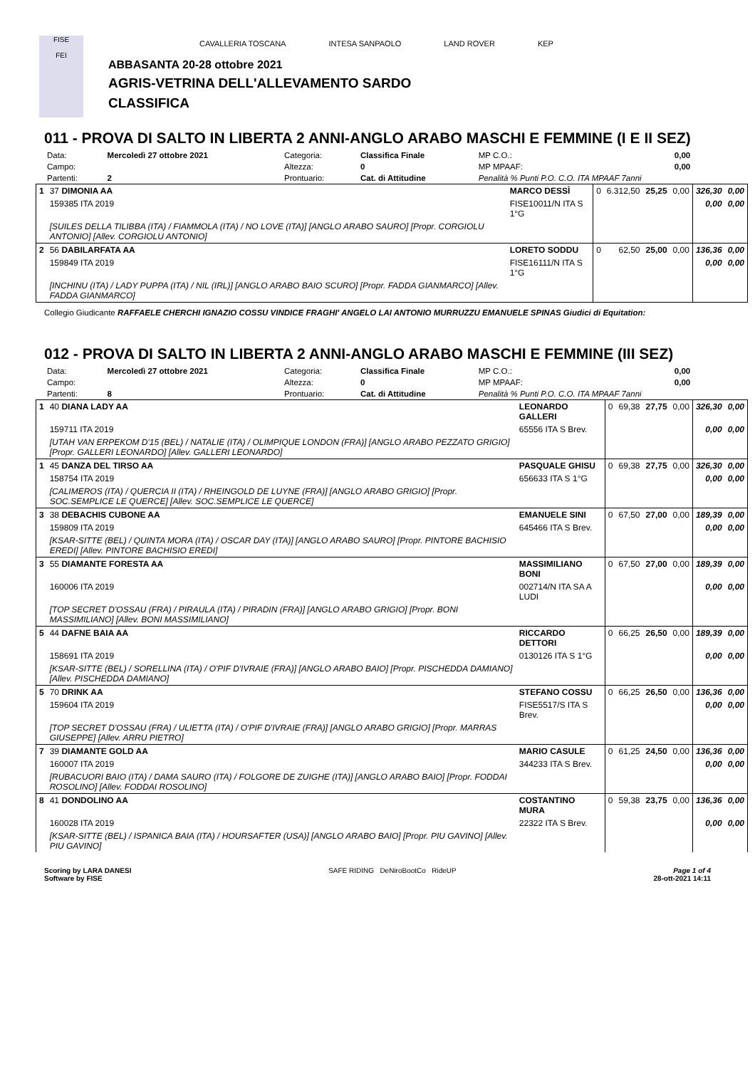FISE
FEI
CAVALLERIA TOSCANA INTESA SANPAOLO LAND ROVER KEP
ABBASANTA 20-28 ottobre 2021
AGRIS-VETRINA DELL'ALLEVAMENTO SARDO
CLASSIFICA
011 - PROVA DI SALTO IN LIBERTA 2 ANNI-ANGLO ARABO MASCHI E FEMMINE (I E II SEZ)
| Data: | Mercoledì 27 ottobre 2021 | Categoria: | Classifica Finale | MP C.O.: | 0,00 |
| Campo: | | Altezza: | 0 | MP MPAAF: | 0,00 |
| Partenti: | 2 | Prontuario: | Cat. di Attitudine | Penalità % Punti P.O. C.O. ITA MPAAF 7anni | |
| 1 | 37 DIMONIA AA | MARCO DESSÌ | 0 | 6.312,50 | 25,25 | 0,00 | 326,30 | 0,00 |
| | 159385 ITA 2019 | FISE10011/N ITA S 1°G | | | | | 0,00 | 0,00 |
| | [SUILES DELLA TILIBBA (ITA) / FIAMMOLA (ITA) / NO LOVE (ITA)] [ANGLO ARABO SAURO] [Propr. CORGIOLU ANTONIO] [Allev. CORGIOLU ANTONIO] | | | | | | | |
| 2 | 56 DABILARFATA AA | LORETO SODDU | 0 | 62,50 | 25,00 | 0,00 | 136,36 | 0,00 |
| | 159849 ITA 2019 | FISE16111/N ITA S 1°G | | | | | 0,00 | 0,00 |
| | [INCHINU (ITA) / LADY PUPPA (ITA) / NIL (IRL)] [ANGLO ARABO BAIO SCURO] [Propr. FADDA GIANMARCO] [Allev. FADDA GIANMARCO] | | | | | | | |
Collegio Giudicante RAFFAELE CHERCHI IGNAZIO COSSU VINDICE FRAGHI' ANGELO LAI ANTONIO MURRUZZU EMANUELE SPINAS Giudici di Equitation:
012 - PROVA DI SALTO IN LIBERTA 2 ANNI-ANGLO ARABO MASCHI E FEMMINE (III SEZ)
| Data: | Mercoledì 27 ottobre 2021 | Categoria: | Classifica Finale | MP C.O.: | 0,00 |
| Campo: | | Altezza: | 0 | MP MPAAF: | 0,00 |
| Partenti: | 8 | Prontuario: | Cat. di Attitudine | Penalità % Punti P.O. C.O. ITA MPAAF 7anni | |
| 1 | 40 DIANA LADY AA | LEONARDO GALLERI | 0 | 69,38 | 27,75 | 0,00 | 326,30 | 0,00 |
| | 159711 ITA 2019 | 65556 ITA S Brev. | | | | | 0,00 | 0,00 |
| | [UTAH VAN ERPEKOM D'15 (BEL) / NATALIE (ITA) / OLIMPIQUE LONDON (FRA)] [ANGLO ARABO PEZZATO GRIGIO] [Propr. GALLERI LEONARDO] [Allev. GALLERI LEONARDO] | | | | | | | |
| 1 | 45 DANZA DEL TIRSO AA | PASQUALE GHISU | 0 | 69,38 | 27,75 | 0,00 | 326,30 | 0,00 |
| | 158754 ITA 2019 | 656633 ITA S 1°G | | | | | 0,00 | 0,00 |
| | [CALIMEROS (ITA) / QUERCIA II (ITA) / RHEINGOLD DE LUYNE (FRA)] [ANGLO ARABO GRIGIO] [Propr. SOC.SEMPLICE LE QUERCE] [Allev. SOC.SEMPLICE LE QUERCE] | | | | | | | |
| 3 | 38 DEBACHIS CUBONE AA | EMANUELE SINI | 0 | 67,50 | 27,00 | 0,00 | 189,39 | 0,00 |
| | 159809 ITA 2019 | 645466 ITA S Brev. | | | | | 0,00 | 0,00 |
| | [KSAR-SITTE (BEL) / QUINTA MORA (ITA) / OSCAR DAY (ITA)] [ANGLO ARABO SAURO] [Propr. PINTORE BACHISIO EREDI] [Allev. PINTORE BACHISIO EREDI] | | | | | | | |
| 3 | 55 DIAMANTE FORESTA AA | MASSIMILIANO BONI | 0 | 67,50 | 27,00 | 0,00 | 189,39 | 0,00 |
| | 160006 ITA 2019 | 002714/N ITA SA A LUDI | | | | | 0,00 | 0,00 |
| | [TOP SECRET D'OSSAU (FRA) / PIRAULA (ITA) / PIRADIN (FRA)] [ANGLO ARABO GRIGIO] [Propr. BONI MASSIMILIANO] [Allev. BONI MASSIMILIANO] | | | | | | | |
| 5 | 44 DAFNE BAIA AA | RICCARDO DETTORI | 0 | 66,25 | 26,50 | 0,00 | 189,39 | 0,00 |
| | 158691 ITA 2019 | 0130126 ITA S 1°G | | | | | 0,00 | 0,00 |
| | [KSAR-SITTE (BEL) / SORELLINA (ITA) / O'PIF D'IVRAIE (FRA)] [ANGLO ARABO BAIO] [Propr. PISCHEDDA DAMIANO] [Allev. PISCHEDDA DAMIANO] | | | | | | | |
| 5 | 70 DRINK AA | STEFANO COSSU | 0 | 66,25 | 26,50 | 0,00 | 136,36 | 0,00 |
| | 159604 ITA 2019 | FISE5517/S ITA S Brev. | | | | | 0,00 | 0,00 |
| | [TOP SECRET D'OSSAU (FRA) / ULIETTA (ITA) / O'PIF D'IVRAIE (FRA)] [ANGLO ARABO GRIGIO] [Propr. MARRAS GIUSEPPE] [Allev. ARRU PIETRO] | | | | | | | |
| 7 | 39 DIAMANTE GOLD AA | MARIO CASULE | 0 | 61,25 | 24,50 | 0,00 | 136,36 | 0,00 |
| | 160007 ITA 2019 | 344233 ITA S Brev. | | | | | 0,00 | 0,00 |
| | [RUBACUORI BAIO (ITA) / DAMA SAURO (ITA) / FOLGORE DE ZUIGHE (ITA)] [ANGLO ARABO BAIO] [Propr. FODDAI ROSOLINO] [Allev. FODDAI ROSOLINO] | | | | | | | |
| 8 | 41 DONDOLINO AA | COSTANTINO MURA | 0 | 59,38 | 23,75 | 0,00 | 136,36 | 0,00 |
| | 160028 ITA 2019 | 22322 ITA S Brev. | | | | | 0,00 | 0,00 |
| | [KSAR-SITTE (BEL) / ISPANICA BAIA (ITA) / HOURSAFTER (USA)] [ANGLO ARABO BAIO] [Propr. PIU GAVINO] [Allev. PIU GAVINO] | | | | | | | |
Scoring by LARA DANESI
Software by FISE
SAFE RIDING DeNiroBootCo RideUP
Page 1 of 4
28-ott-2021 14:11